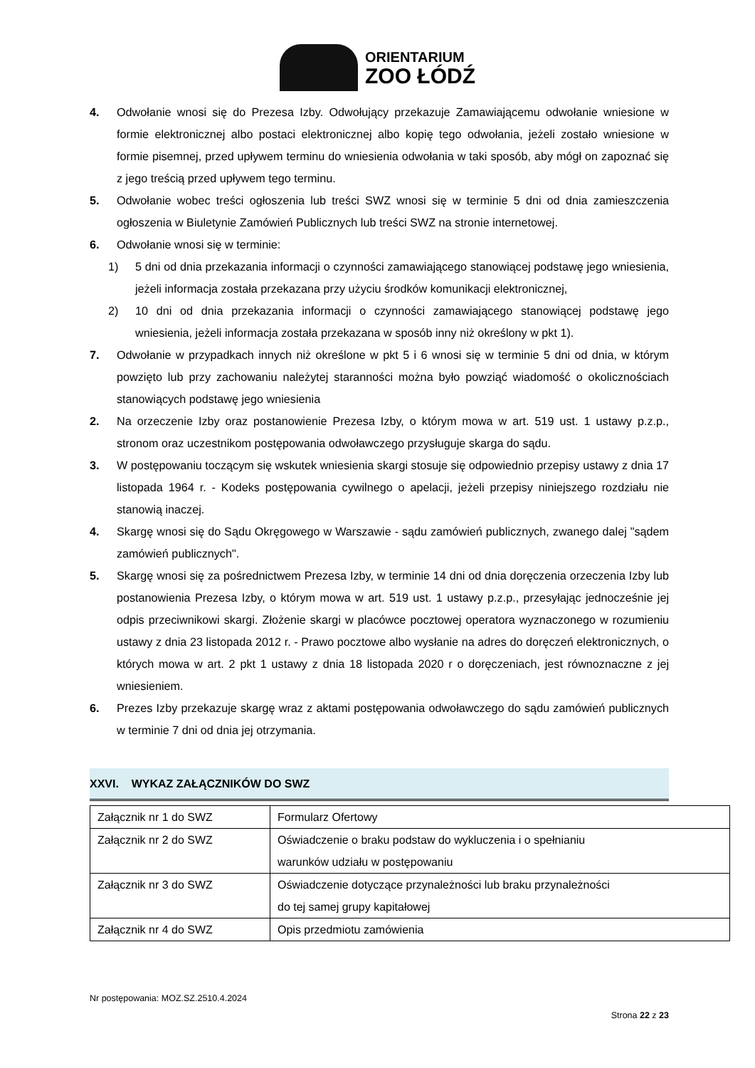ORIENTARIUM
ZOO ŁÓDŹ
4. Odwołanie wnosi się do Prezesa Izby. Odwołujący przekazuje Zamawiającemu odwołanie wniesione w formie elektronicznej albo postaci elektronicznej albo kopię tego odwołania, jeżeli zostało wniesione w formie pisemnej, przed upływem terminu do wniesienia odwołania w taki sposób, aby mógł on zapoznać się z jego treścią przed upływem tego terminu.
5. Odwołanie wobec treści ogłoszenia lub treści SWZ wnosi się w terminie 5 dni od dnia zamieszczenia ogłoszenia w Biuletynie Zamówień Publicznych lub treści SWZ na stronie internetowej.
6. Odwołanie wnosi się w terminie:
1) 5 dni od dnia przekazania informacji o czynności zamawiającego stanowiącej podstawę jego wniesienia, jeżeli informacja została przekazana przy użyciu środków komunikacji elektronicznej,
2) 10 dni od dnia przekazania informacji o czynności zamawiającego stanowiącej podstawę jego wniesienia, jeżeli informacja została przekazana w sposób inny niż określony w pkt 1).
7. Odwołanie w przypadkach innych niż określone w pkt 5 i 6 wnosi się w terminie 5 dni od dnia, w którym powzięto lub przy zachowaniu należytej staranności można było powziąć wiadomość o okolicznościach stanowiących podstawę jego wniesienia
2. Na orzeczenie Izby oraz postanowienie Prezesa Izby, o którym mowa w art. 519 ust. 1 ustawy p.z.p., stronom oraz uczestnikom postępowania odwoławczego przysługuje skarga do sądu.
3. W postępowaniu toczącym się wskutek wniesienia skargi stosuje się odpowiednio przepisy ustawy z dnia 17 listopada 1964 r. - Kodeks postępowania cywilnego o apelacji, jeżeli przepisy niniejszego rozdziału nie stanowią inaczej.
4. Skargę wnosi się do Sądu Okręgowego w Warszawie - sądu zamówień publicznych, zwanego dalej "sądem zamówień publicznych".
5. Skargę wnosi się za pośrednictwem Prezesa Izby, w terminie 14 dni od dnia doręczenia orzeczenia Izby lub postanowienia Prezesa Izby, o którym mowa w art. 519 ust. 1 ustawy p.z.p., przesyłając jednocześnie jej odpis przeciwnikowi skargi. Złożenie skargi w placówce pocztowej operatora wyznaczonego w rozumieniu ustawy z dnia 23 listopada 2012 r. - Prawo pocztowe albo wysłanie na adres do doręczeń elektronicznych, o których mowa w art. 2 pkt 1 ustawy z dnia 18 listopada 2020 r o doręczeniach, jest równoznaczne z jej wniesieniem.
6. Prezes Izby przekazuje skargę wraz z aktami postępowania odwoławczego do sądu zamówień publicznych w terminie 7 dni od dnia jej otrzymania.
XXVI. WYKAZ ZAŁĄCZNIKÓW DO SWZ
| Załącznik nr 1 do SWZ | Formularz Ofertowy |
| Załącznik nr 2 do SWZ | Oświadczenie o braku podstaw do wykluczenia i o spełnianiu warunków udziału w postępowaniu |
| Załącznik nr 3 do SWZ | Oświadczenie dotyczące przynależności lub braku przynależności do tej samej grupy kapitałowej |
| Załącznik nr 4 do SWZ | Opis przedmiotu zamówienia |
Nr postępowania: MOZ.SZ.2510.4.2024
Strona 22 z 23